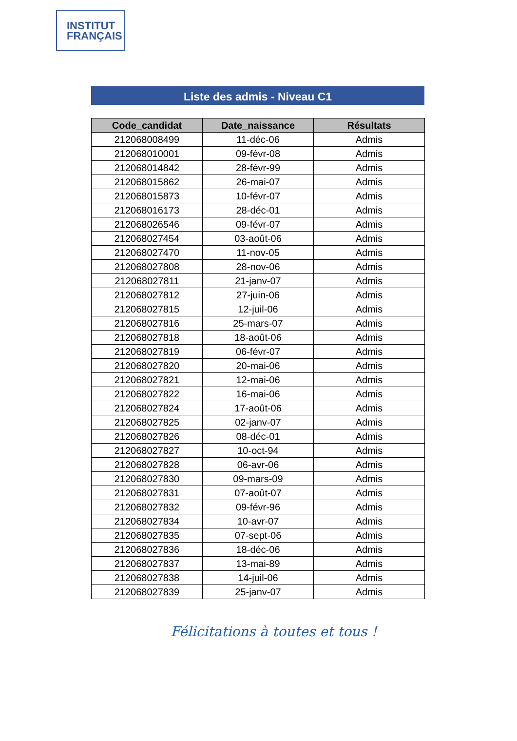INSTITUT
FRANÇAIS
Liste des admis - Niveau C1
| Code_candidat | Date_naissance | Résultats |
| --- | --- | --- |
| 212068008499 | 11-déc-06 | Admis |
| 212068010001 | 09-févr-08 | Admis |
| 212068014842 | 28-févr-99 | Admis |
| 212068015862 | 26-mai-07 | Admis |
| 212068015873 | 10-févr-07 | Admis |
| 212068016173 | 28-déc-01 | Admis |
| 212068026546 | 09-févr-07 | Admis |
| 212068027454 | 03-août-06 | Admis |
| 212068027470 | 11-nov-05 | Admis |
| 212068027808 | 28-nov-06 | Admis |
| 212068027811 | 21-janv-07 | Admis |
| 212068027812 | 27-juin-06 | Admis |
| 212068027815 | 12-juil-06 | Admis |
| 212068027816 | 25-mars-07 | Admis |
| 212068027818 | 18-août-06 | Admis |
| 212068027819 | 06-févr-07 | Admis |
| 212068027820 | 20-mai-06 | Admis |
| 212068027821 | 12-mai-06 | Admis |
| 212068027822 | 16-mai-06 | Admis |
| 212068027824 | 17-août-06 | Admis |
| 212068027825 | 02-janv-07 | Admis |
| 212068027826 | 08-déc-01 | Admis |
| 212068027827 | 10-oct-94 | Admis |
| 212068027828 | 06-avr-06 | Admis |
| 212068027830 | 09-mars-09 | Admis |
| 212068027831 | 07-août-07 | Admis |
| 212068027832 | 09-févr-96 | Admis |
| 212068027834 | 10-avr-07 | Admis |
| 212068027835 | 07-sept-06 | Admis |
| 212068027836 | 18-déc-06 | Admis |
| 212068027837 | 13-mai-89 | Admis |
| 212068027838 | 14-juil-06 | Admis |
| 212068027839 | 25-janv-07 | Admis |
Félicitations à toutes et tous !